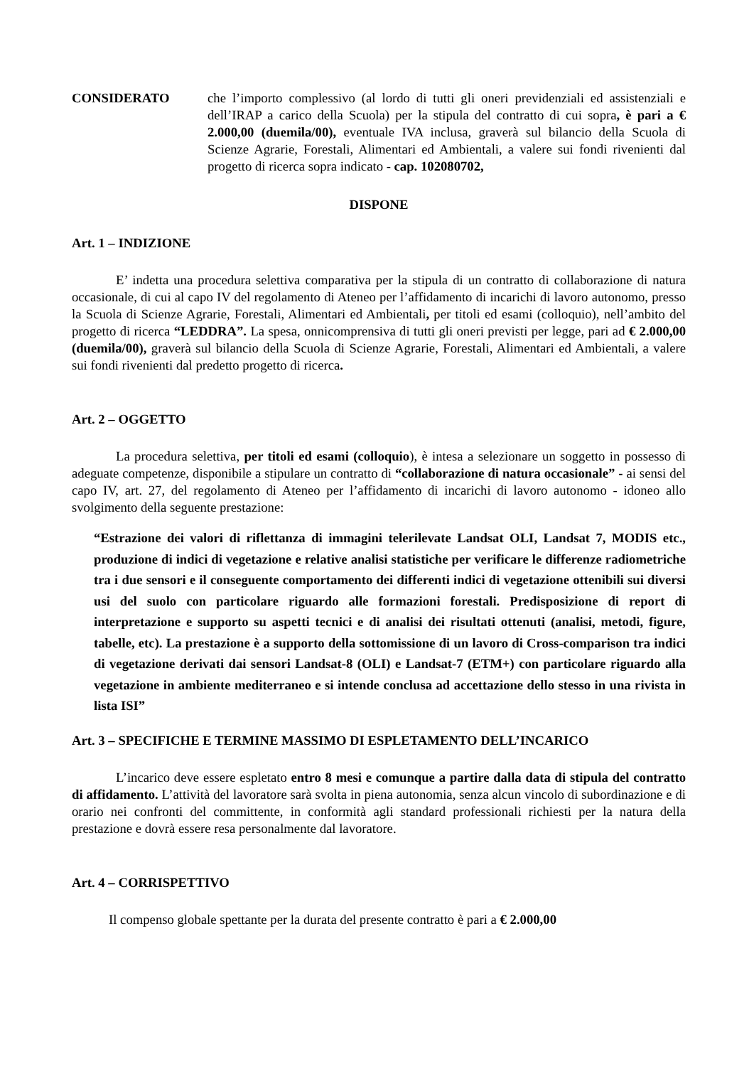CONSIDERATO che l’importo complessivo (al lordo di tutti gli oneri previdenziali ed assistenziali e dell’IRAP a carico della Scuola) per la stipula del contratto di cui sopra, è pari a € 2.000,00 (duemila/00), eventuale IVA inclusa, graverà sul bilancio della Scuola di Scienze Agrarie, Forestali, Alimentari ed Ambientali, a valere sui fondi rivenienti dal progetto di ricerca sopra indicato - cap. 102080702,
DISPONE
Art. 1 – INDIZIONE
E’ indetta una procedura selettiva comparativa per la stipula di un contratto di collaborazione di natura occasionale, di cui al capo IV del regolamento di Ateneo per l’affidamento di incarichi di lavoro autonomo, presso la Scuola di Scienze Agrarie, Forestali, Alimentari ed Ambientali, per titoli ed esami (colloquio), nell’ambito del progetto di ricerca “LEDDRA”. La spesa, onnicomprensiva di tutti gli oneri previsti per legge, pari ad € 2.000,00 (duemila/00), graverà sul bilancio della Scuola di Scienze Agrarie, Forestali, Alimentari ed Ambientali, a valere sui fondi rivenienti dal predetto progetto di ricerca.
Art. 2 – OGGETTO
La procedura selettiva, per titoli ed esami (colloquio), è intesa a selezionare un soggetto in possesso di adeguate competenze, disponibile a stipulare un contratto di “collaborazione di natura occasionale” - ai sensi del capo IV, art. 27, del regolamento di Ateneo per l’affidamento di incarichi di lavoro autonomo - idoneo allo svolgimento della seguente prestazione:
“Estrazione dei valori di riflettanza di immagini telerilevate Landsat OLI, Landsat 7, MODIS etc., produzione di indici di vegetazione e relative analisi statistiche per verificare le differenze radiometriche tra i due sensori e il conseguente comportamento dei differenti indici di vegetazione ottenibili sui diversi usi del suolo con particolare riguardo alle formazioni forestali. Predisposizione di report di interpretazione e supporto su aspetti tecnici e di analisi dei risultati ottenuti (analisi, metodi, figure, tabelle, etc). La prestazione è a supporto della sottomissione di un lavoro di Cross-comparison tra indici di vegetazione derivati dai sensori Landsat-8 (OLI) e Landsat-7 (ETM+) con particolare riguardo alla vegetazione in ambiente mediterraneo e si intende conclusa ad accettazione dello stesso in una rivista in lista ISI”
Art. 3 – SPECIFICHE E TERMINE MASSIMO DI ESPLETAMENTO DELL’INCARICO
L’incarico deve essere espletato entro 8 mesi e comunque a partire dalla data di stipula del contratto di affidamento. L’attività del lavoratore sarà svolta in piena autonomia, senza alcun vincolo di subordinazione e di orario nei confronti del committente, in conformità agli standard professionali richiesti per la natura della prestazione e dovrà essere resa personalmente dal lavoratore.
Art. 4 – CORRISPETTIVO
Il compenso globale spettante per la durata del presente contratto è pari a € 2.000,00